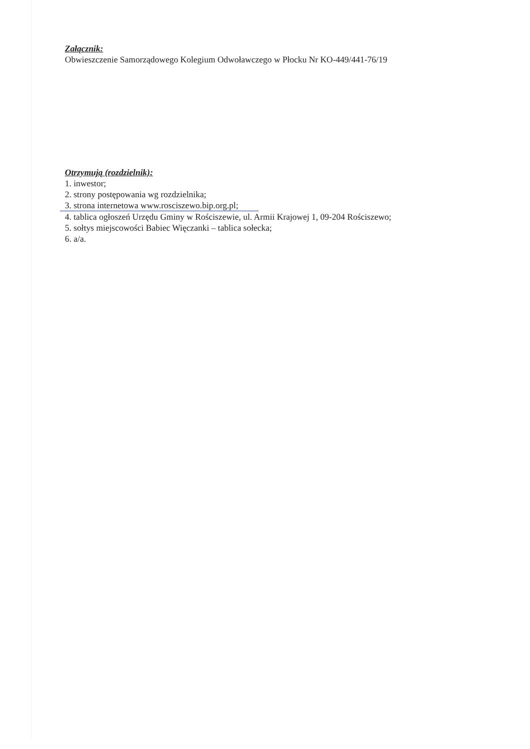Załącznik:
Obwieszczenie Samorządowego Kolegium Odwoławczego w Płocku Nr KO-449/441-76/19
Otrzymują (rozdzielnik):
1. inwestor;
2. strony postępowania wg rozdzielnika;
3. strona internetowa www.rosciszewo.bip.org.pl;
4. tablica ogłoszeń Urzędu Gminy w Rościszewie, ul. Armii Krajowej 1, 09-204 Rościszewo;
5. sołtys miejscowości Babiec Więczanki – tablica sołecka;
6. a/a.